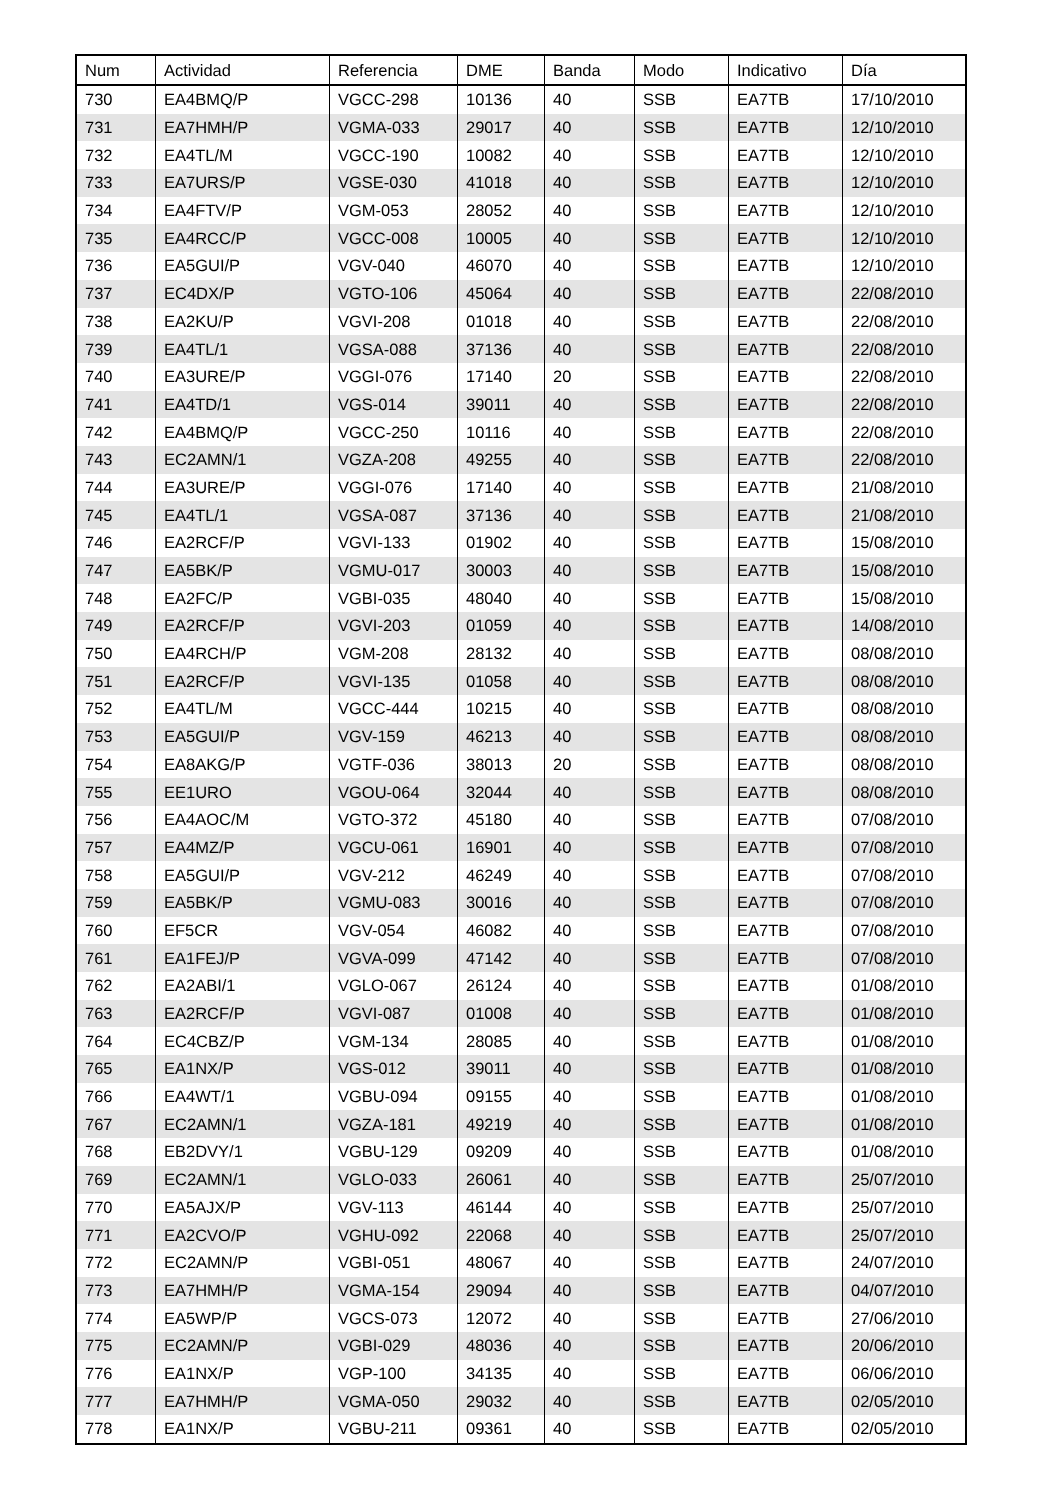| Num | Actividad | Referencia | DME | Banda | Modo | Indicativo | Día |
| --- | --- | --- | --- | --- | --- | --- | --- |
| 730 | EA4BMQ/P | VGCC-298 | 10136 | 40 | SSB | EA7TB | 17/10/2010 |
| 731 | EA7HMH/P | VGMA-033 | 29017 | 40 | SSB | EA7TB | 12/10/2010 |
| 732 | EA4TL/M | VGCC-190 | 10082 | 40 | SSB | EA7TB | 12/10/2010 |
| 733 | EA7URS/P | VGSE-030 | 41018 | 40 | SSB | EA7TB | 12/10/2010 |
| 734 | EA4FTV/P | VGM-053 | 28052 | 40 | SSB | EA7TB | 12/10/2010 |
| 735 | EA4RCC/P | VGCC-008 | 10005 | 40 | SSB | EA7TB | 12/10/2010 |
| 736 | EA5GUI/P | VGV-040 | 46070 | 40 | SSB | EA7TB | 12/10/2010 |
| 737 | EC4DX/P | VGTO-106 | 45064 | 40 | SSB | EA7TB | 22/08/2010 |
| 738 | EA2KU/P | VGVI-208 | 01018 | 40 | SSB | EA7TB | 22/08/2010 |
| 739 | EA4TL/1 | VGSA-088 | 37136 | 40 | SSB | EA7TB | 22/08/2010 |
| 740 | EA3URE/P | VGGI-076 | 17140 | 20 | SSB | EA7TB | 22/08/2010 |
| 741 | EA4TD/1 | VGS-014 | 39011 | 40 | SSB | EA7TB | 22/08/2010 |
| 742 | EA4BMQ/P | VGCC-250 | 10116 | 40 | SSB | EA7TB | 22/08/2010 |
| 743 | EC2AMN/1 | VGZA-208 | 49255 | 40 | SSB | EA7TB | 22/08/2010 |
| 744 | EA3URE/P | VGGI-076 | 17140 | 40 | SSB | EA7TB | 21/08/2010 |
| 745 | EA4TL/1 | VGSA-087 | 37136 | 40 | SSB | EA7TB | 21/08/2010 |
| 746 | EA2RCF/P | VGVI-133 | 01902 | 40 | SSB | EA7TB | 15/08/2010 |
| 747 | EA5BK/P | VGMU-017 | 30003 | 40 | SSB | EA7TB | 15/08/2010 |
| 748 | EA2FC/P | VGBI-035 | 48040 | 40 | SSB | EA7TB | 15/08/2010 |
| 749 | EA2RCF/P | VGVI-203 | 01059 | 40 | SSB | EA7TB | 14/08/2010 |
| 750 | EA4RCH/P | VGM-208 | 28132 | 40 | SSB | EA7TB | 08/08/2010 |
| 751 | EA2RCF/P | VGVI-135 | 01058 | 40 | SSB | EA7TB | 08/08/2010 |
| 752 | EA4TL/M | VGCC-444 | 10215 | 40 | SSB | EA7TB | 08/08/2010 |
| 753 | EA5GUI/P | VGV-159 | 46213 | 40 | SSB | EA7TB | 08/08/2010 |
| 754 | EA8AKG/P | VGTF-036 | 38013 | 20 | SSB | EA7TB | 08/08/2010 |
| 755 | EE1URO | VGOU-064 | 32044 | 40 | SSB | EA7TB | 08/08/2010 |
| 756 | EA4AOC/M | VGTO-372 | 45180 | 40 | SSB | EA7TB | 07/08/2010 |
| 757 | EA4MZ/P | VGCU-061 | 16901 | 40 | SSB | EA7TB | 07/08/2010 |
| 758 | EA5GUI/P | VGV-212 | 46249 | 40 | SSB | EA7TB | 07/08/2010 |
| 759 | EA5BK/P | VGMU-083 | 30016 | 40 | SSB | EA7TB | 07/08/2010 |
| 760 | EF5CR | VGV-054 | 46082 | 40 | SSB | EA7TB | 07/08/2010 |
| 761 | EA1FEJ/P | VGVA-099 | 47142 | 40 | SSB | EA7TB | 07/08/2010 |
| 762 | EA2ABI/1 | VGLO-067 | 26124 | 40 | SSB | EA7TB | 01/08/2010 |
| 763 | EA2RCF/P | VGVI-087 | 01008 | 40 | SSB | EA7TB | 01/08/2010 |
| 764 | EC4CBZ/P | VGM-134 | 28085 | 40 | SSB | EA7TB | 01/08/2010 |
| 765 | EA1NX/P | VGS-012 | 39011 | 40 | SSB | EA7TB | 01/08/2010 |
| 766 | EA4WT/1 | VGBU-094 | 09155 | 40 | SSB | EA7TB | 01/08/2010 |
| 767 | EC2AMN/1 | VGZA-181 | 49219 | 40 | SSB | EA7TB | 01/08/2010 |
| 768 | EB2DVY/1 | VGBU-129 | 09209 | 40 | SSB | EA7TB | 01/08/2010 |
| 769 | EC2AMN/1 | VGLO-033 | 26061 | 40 | SSB | EA7TB | 25/07/2010 |
| 770 | EA5AJX/P | VGV-113 | 46144 | 40 | SSB | EA7TB | 25/07/2010 |
| 771 | EA2CVO/P | VGHU-092 | 22068 | 40 | SSB | EA7TB | 25/07/2010 |
| 772 | EC2AMN/P | VGBI-051 | 48067 | 40 | SSB | EA7TB | 24/07/2010 |
| 773 | EA7HMH/P | VGMA-154 | 29094 | 40 | SSB | EA7TB | 04/07/2010 |
| 774 | EA5WP/P | VGCS-073 | 12072 | 40 | SSB | EA7TB | 27/06/2010 |
| 775 | EC2AMN/P | VGBI-029 | 48036 | 40 | SSB | EA7TB | 20/06/2010 |
| 776 | EA1NX/P | VGP-100 | 34135 | 40 | SSB | EA7TB | 06/06/2010 |
| 777 | EA7HMH/P | VGMA-050 | 29032 | 40 | SSB | EA7TB | 02/05/2010 |
| 778 | EA1NX/P | VGBU-211 | 09361 | 40 | SSB | EA7TB | 02/05/2010 |